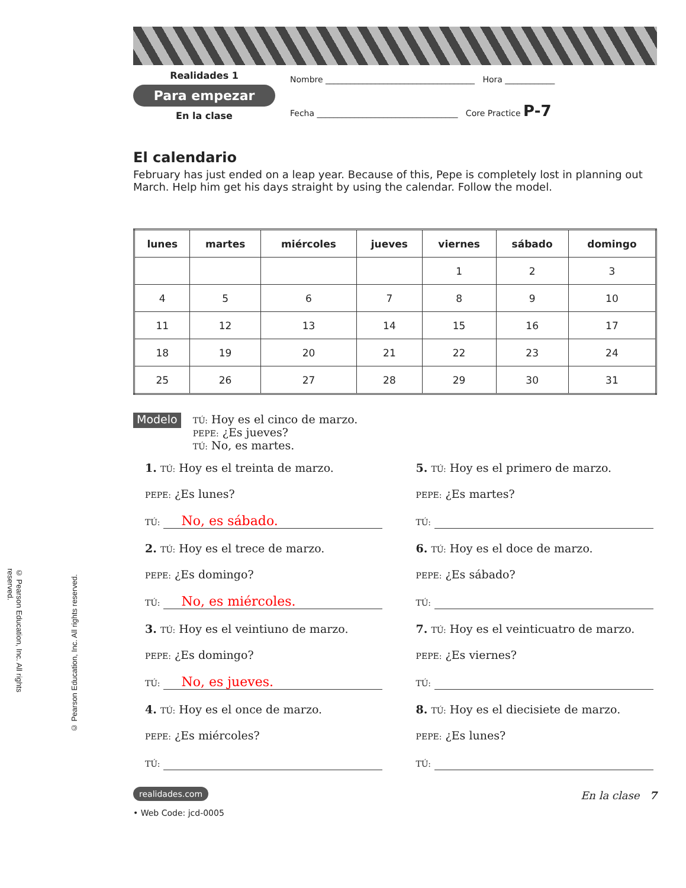© Pearson Education, Inc. All rights reserved.
© Pearson Education, Inc. All rights reserved.
Realidades 1
Para empezar
En la clase
Nombre ____________________________________ Hora ____________
Fecha __________________________________ Core Practice P-7
El calendario
February has just ended on a leap year. Because of this, Pepe is completely lost in planning out March. Help him get his days straight by using the calendar. Follow the model.
| lunes | martes | miércoles | jueves | viernes | sábado | domingo |
| --- | --- | --- | --- | --- | --- | --- |
| | | | | 1 | 2 | 3 |
| 4 | 5 | 6 | 7 | 8 | 9 | 10 |
| 11 | 12 | 13 | 14 | 15 | 16 | 17 |
| 18 | 19 | 20 | 21 | 22 | 23 | 24 |
| 25 | 26 | 27 | 28 | 29 | 30 | 31 |
Modelo
TÚ: Hoy es el cinco de marzo.
PEPE: ¿Es jueves?
TÚ: No, es martes.
1. TÚ: Hoy es el treinta de marzo.
PEPE: ¿Es lunes?
TÚ: No, es sábado.
2. TÚ: Hoy es el trece de marzo.
PEPE: ¿Es domingo?
TÚ: No, es miércoles.
3. TÚ: Hoy es el veintiuno de marzo.
PEPE: ¿Es domingo?
TÚ: No, es jueves.
4. TÚ: Hoy es el once de marzo.
PEPE: ¿Es miércoles?
TÚ:
5. TÚ: Hoy es el primero de marzo.
PEPE: ¿Es martes?
TÚ:
6. TÚ: Hoy es el doce de marzo.
PEPE: ¿Es sábado?
TÚ:
7. TÚ: Hoy es el veinticuatro de marzo.
PEPE: ¿Es viernes?
TÚ:
8. TÚ: Hoy es el diecisiete de marzo.
PEPE: ¿Es lunes?
TÚ:
realidades.com
• Web Code: jcd-0005
En la clase 7